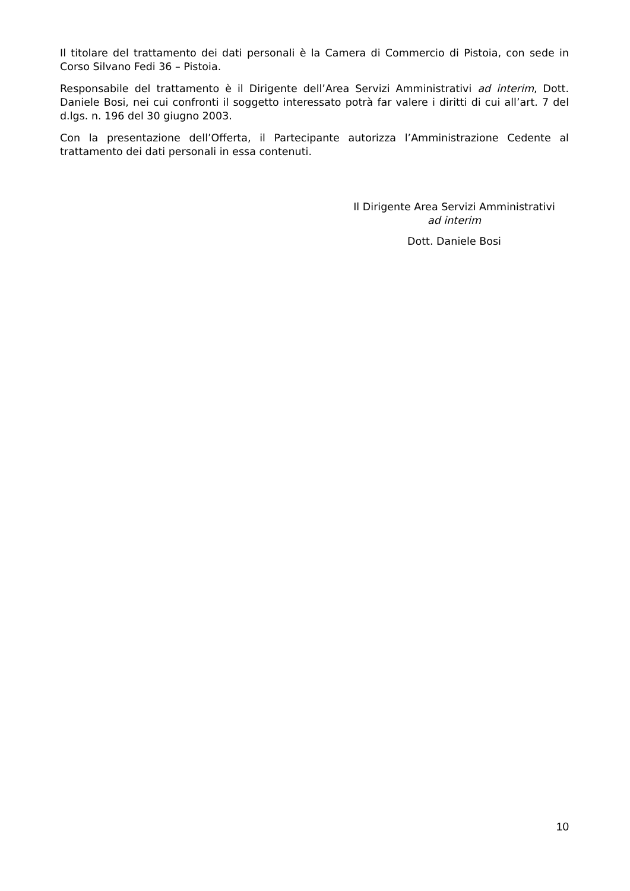Il titolare del trattamento dei dati personali è la Camera di Commercio di Pistoia, con sede in Corso Silvano Fedi 36 – Pistoia.
Responsabile del trattamento è il Dirigente dell’Area Servizi Amministrativi ad interim, Dott. Daniele Bosi, nei cui confronti il soggetto interessato potrà far valere i diritti di cui all’art. 7 del d.lgs. n. 196 del 30 giugno 2003.
Con la presentazione dell’Offerta, il Partecipante autorizza l’Amministrazione Cedente al trattamento dei dati personali in essa contenuti.
Il Dirigente Area Servizi Amministrativi
ad interim
Dott. Daniele Bosi
10